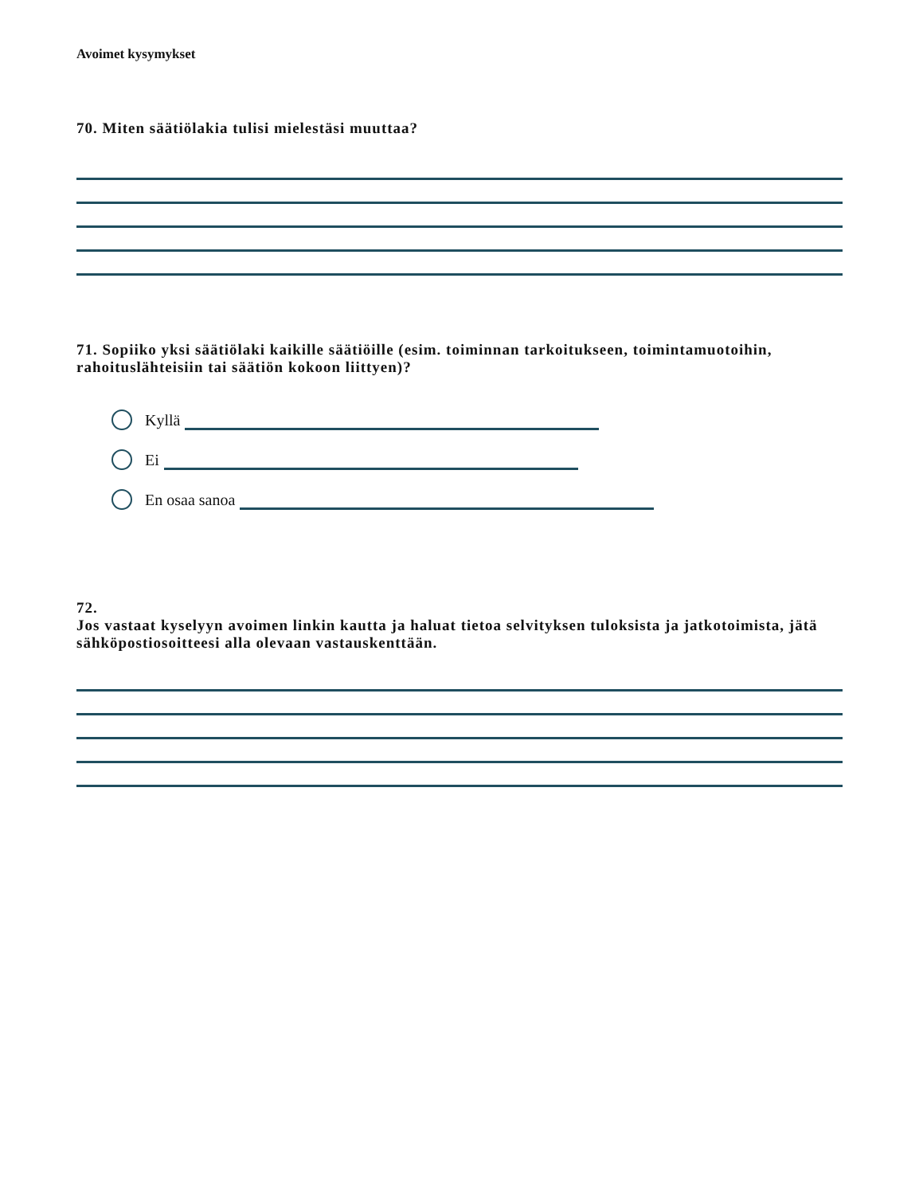Avoimet kysymykset
70. Miten säätiölakia tulisi mielestäsi muuttaa?
71. Sopiiko yksi säätiölaki kaikille säätiöille (esim. toiminnan tarkoitukseen, toimintamuotoihin, rahoituslähteisiin tai säätiön kokoon liittyen)?
Kyllä
Ei
En osaa sanoa
72.
Jos vastaat kyselyyn avoimen linkin kautta ja haluat tietoa selvityksen tuloksista ja jatkotoimista, jätä sähköpostiosoitteesi alla olevaan vastauskenttään.